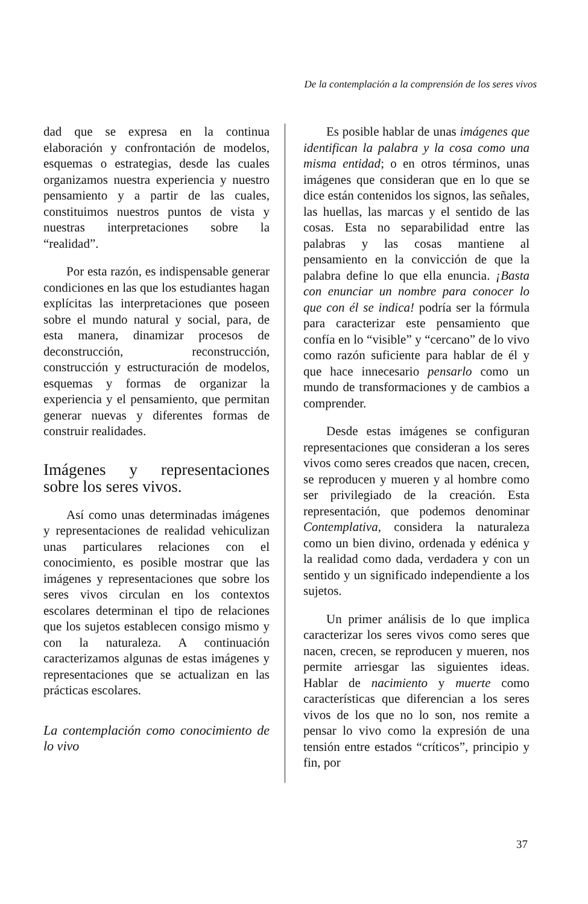De la contemplación a la comprensión de los seres vivos
dad que se expresa en la continua elaboración y confrontación de modelos, esquemas o estrategias, desde las cuales organizamos nuestra experiencia y nuestro pensamiento y a partir de las cuales, constituimos nuestros puntos de vista y nuestras interpretaciones sobre la “realidad”.
Por esta razón, es indispensable generar condiciones en las que los estudiantes hagan explícitas las interpretaciones que poseen sobre el mundo natural y social, para, de esta manera, dinamizar procesos de deconstrucción, reconstrucción, construcción y estructuración de modelos, esquemas y formas de organizar la experiencia y el pensamiento, que permitan generar nuevas y diferentes formas de construir realidades.
Imágenes y representaciones sobre los seres vivos.
Así como unas determinadas imágenes y representaciones de realidad vehiculizan unas particulares relaciones con el conocimiento, es posible mostrar que las imágenes y representaciones que sobre los seres vivos circulan en los contextos escolares determinan el tipo de relaciones que los sujetos establecen consigo mismo y con la naturaleza. A continuación caracterizamos algunas de estas imágenes y representaciones que se actualizan en las prácticas escolares.
La contemplación como conocimiento de lo vivo
Es posible hablar de unas imágenes que identifican la palabra y la cosa como una misma entidad; o en otros términos, unas imágenes que consideran que en lo que se dice están contenidos los signos, las señales, las huellas, las marcas y el sentido de las cosas. Esta no separabilidad entre las palabras y las cosas mantiene al pensamiento en la convicción de que la palabra define lo que ella enuncia. ¡Basta con enunciar un nombre para conocer lo que con él se indica! podría ser la fórmula para caracterizar este pensamiento que confía en lo “visible” y “cercano” de lo vivo como razón suficiente para hablar de él y que hace innecesario pensarlo como un mundo de transformaciones y de cambios a comprender.
Desde estas imágenes se configuran representaciones que consideran a los seres vivos como seres creados que nacen, crecen, se reproducen y mueren y al hombre como ser privilegiado de la creación. Esta representación, que podemos denominar Contemplativa, considera la naturaleza como un bien divino, ordenada y edénica y la realidad como dada, verdadera y con un sentido y un significado independiente a los sujetos.
Un primer análisis de lo que implica caracterizar los seres vivos como seres que nacen, crecen, se reproducen y mueren, nos permite arriesgar las siguientes ideas. Hablar de nacimiento y muerte como características que diferencian a los seres vivos de los que no lo son, nos remite a pensar lo vivo como la expresión de una tensión entre estados “críticos”, principio y fin, por
37